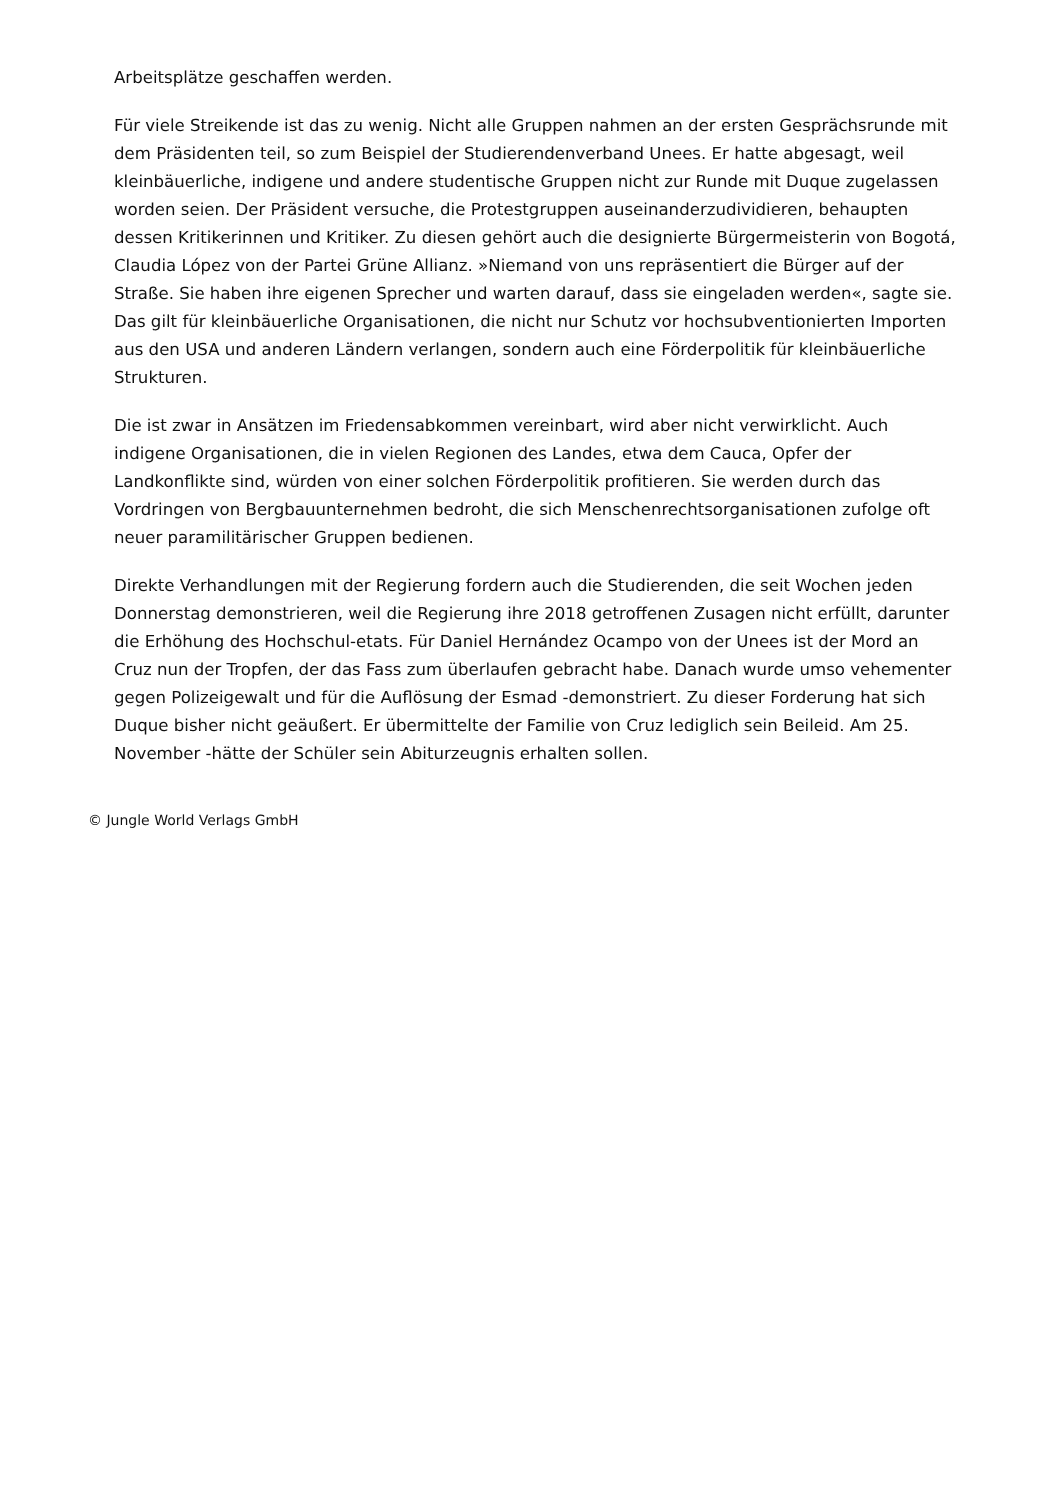Arbeitsplätze geschaffen werden.
Für viele Streikende ist das zu wenig. Nicht alle Gruppen nahmen an der ersten Gesprächsrunde mit dem Präsidenten teil, so zum Beispiel der Studierendenverband Unees. Er hatte abgesagt, weil kleinbäuerliche, indigene und andere studentische Gruppen nicht zur Runde mit Duque zugelassen worden seien. Der Präsident versuche, die Protestgruppen auseinanderzudividieren, behaupten dessen Kritikerinnen und Kritiker. Zu diesen gehört auch die designierte Bürgermeisterin von Bogotá, Claudia López von der Partei Grüne Allianz. »Niemand von uns repräsentiert die Bürger auf der Straße. Sie haben ihre eigenen Sprecher und warten darauf, dass sie eingeladen werden«, sagte sie. Das gilt für kleinbäuerliche Organisationen, die nicht nur Schutz vor hochsubventionierten Importen aus den USA und anderen Ländern verlangen, sondern auch eine Förderpolitik für kleinbäuerliche Strukturen.
Die ist zwar in Ansätzen im Friedensabkommen vereinbart, wird aber nicht verwirklicht. Auch indigene Organisationen, die in vielen Regionen des Landes, etwa dem Cauca, Opfer der Landkonflikte sind, würden von einer solchen Förderpolitik profitieren. Sie werden durch das Vordringen von Bergbauunternehmen bedroht, die sich Menschenrechtsorganisationen zufolge oft neuer paramilitärischer Gruppen bedienen.
Direkte Verhandlungen mit der Regierung fordern auch die Studierenden, die seit Wochen jeden Donnerstag demonstrieren, weil die Regierung ihre 2018 getroffenen Zusagen nicht erfüllt, darunter die Erhöhung des Hochschul-etats. Für Daniel Hernández Ocampo von der Unees ist der Mord an Cruz nun der Tropfen, der das Fass zum überlaufen gebracht habe. Danach wurde umso vehementer gegen Polizeigewalt und für die Auflösung der Esmad -demonstriert. Zu dieser Forderung hat sich Duque bisher nicht geäußert. Er übermittelte der Familie von Cruz lediglich sein Beileid. Am 25. November -hätte der Schüler sein Abiturzeugnis erhalten sollen.
© Jungle World Verlags GmbH